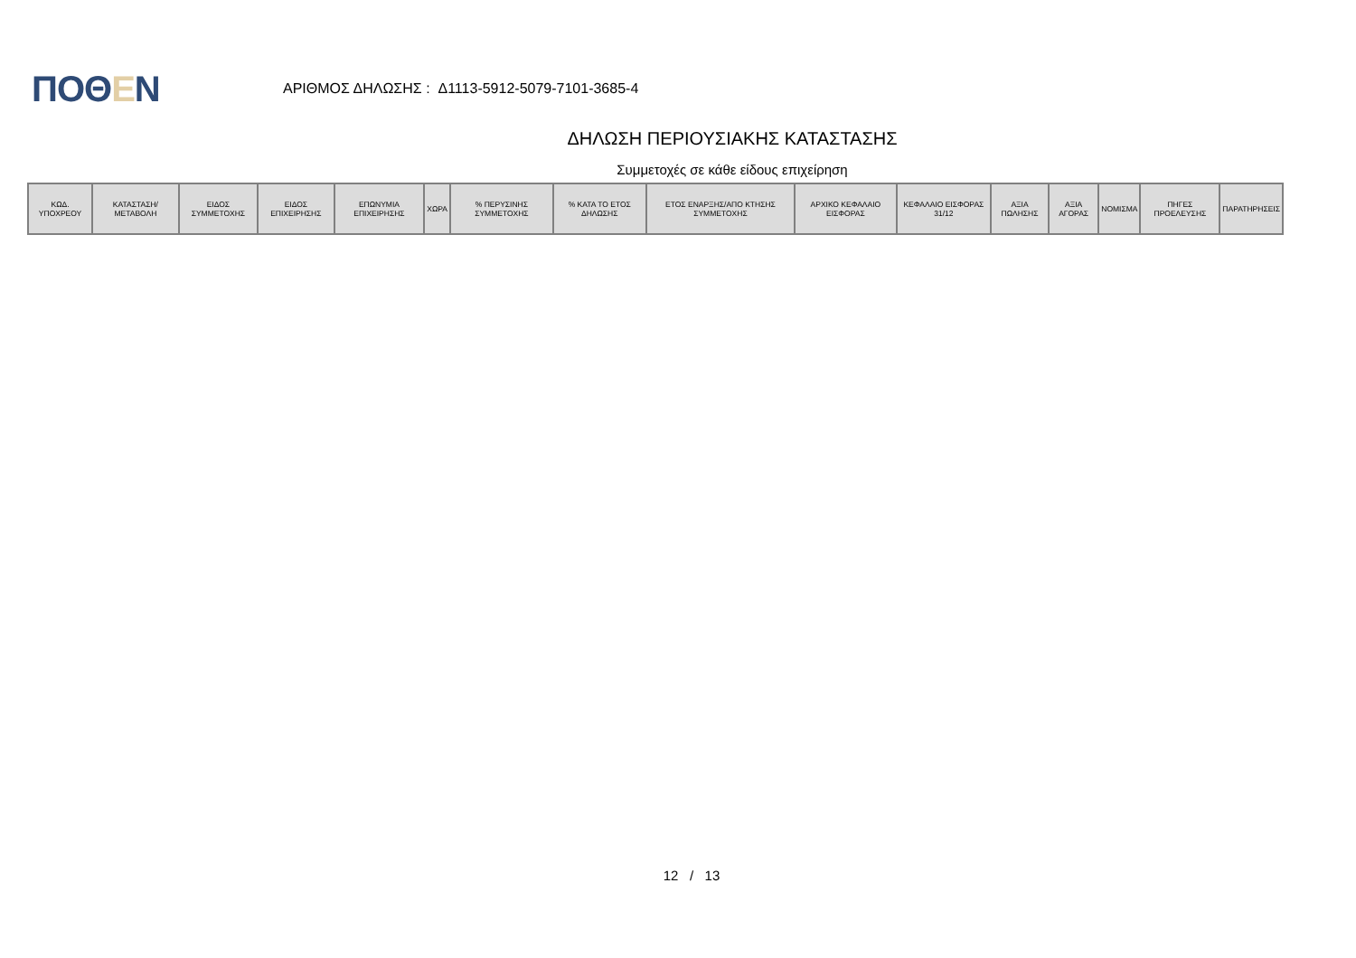ΠΟΘΕΝ
ΑΡΙΘΜΟΣ ΔΗΛΩΣΗΣ : Δ1113-5912-5079-7101-3685-4
ΔΗΛΩΣΗ ΠΕΡΙΟΥΣΙΑΚΗΣ ΚΑΤΑΣΤΑΣΗΣ
Συμμετοχές σε κάθε είδους επιχείρηση
| ΚΩΔ. ΥΠΟΧΡΕΟΥ | ΚΑΤΑΣΤΑΣΗ/ ΜΕΤΑΒΟΛΗ | ΕΙΔΟΣ ΣΥΜΜΕΤΟΧΗΣ | ΕΙΔΟΣ ΕΠΙΧΕΙΡΗΣΗΣ | ΕΠΩΝΥΜΙΑ ΕΠΙΧΕΙΡΗΣΗΣ | ΧΩΡΑ | % ΠΕΡΥΣΙΝΗΣ ΣΥΜΜΕΤΟΧΗΣ | % ΚΑΤΑ ΤΟ ΕΤΟΣ ΔΗΛΩΣΗΣ | ΕΤΟΣ ΕΝΑΡΞΗΣ/ΑΠΟ ΚΤΗΣΗΣ ΣΥΜΜΕΤΟΧΗΣ | ΑΡΧΙΚΟ ΚΕΦΑΛΑΙΟ ΕΙΣΦΟΡΑΣ | ΚΕΦΑΛΑΙΟ ΕΙΣΦΟΡΑΣ 31/12 | ΑΞΙΑ ΠΩΛΗΣΗΣ | ΑΞΙΑ ΑΓΟΡΑΣ | ΝΟΜΙΣΜΑ | ΠΗΓΕΣ ΠΡΟΕΛΕΥΣΗΣ | ΠΑΡΑΤΗΡΗΣΕΙΣ |
| --- | --- | --- | --- | --- | --- | --- | --- | --- | --- | --- | --- | --- | --- | --- | --- |
12 / 13